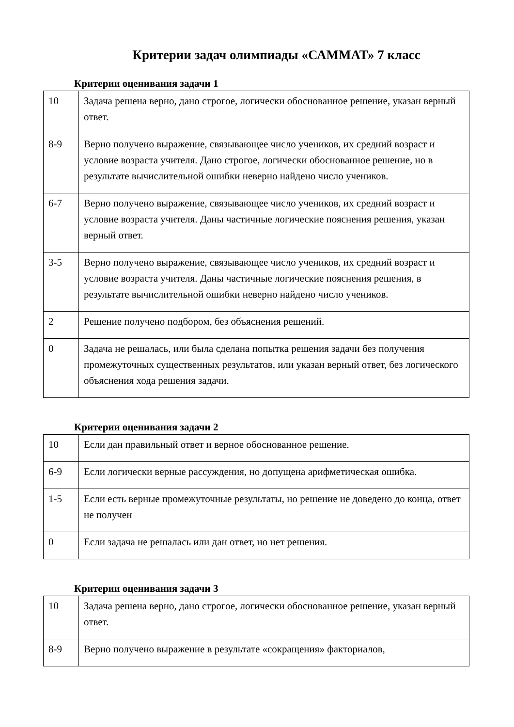Критерии задач олимпиады «САММАТ» 7 класс
Критерии оценивания задачи 1
| 10 | Задача решена верно, дано строгое, логически обоснованное решение, указан верный ответ. |
| 8-9 | Верно получено выражение, связывающее число учеников, их средний возраст и условие возраста учителя. Дано строгое, логически обоснованное решение, но в результате вычислительной ошибки неверно найдено число учеников. |
| 6-7 | Верно получено выражение, связывающее число учеников, их средний возраст и условие возраста учителя. Даны частичные логические пояснения решения, указан верный ответ. |
| 3-5 | Верно получено выражение, связывающее число учеников, их средний возраст и условие возраста учителя. Даны частичные логические пояснения решения, в результате вычислительной ошибки неверно найдено число учеников. |
| 2 | Решение получено подбором, без объяснения решений. |
| 0 | Задача не решалась, или была сделана попытка решения задачи без получения промежуточных существенных результатов, или указан верный ответ, без логического объяснения хода решения задачи. |
Критерии оценивания задачи 2
| 10 | Если дан правильный ответ и верное обоснованное решение. |
| 6-9 | Если логически верные рассуждения, но допущена арифметическая ошибка. |
| 1-5 | Если есть верные промежуточные результаты, но решение не доведено до конца, ответ не получен |
| 0 | Если задача не решалась или дан ответ, но нет решения. |
Критерии оценивания задачи 3
| 10 | Задача решена верно, дано строгое, логически обоснованное решение, указан верный ответ. |
| 8-9 | Верно получено выражение в результате «сокращения» факториалов, |